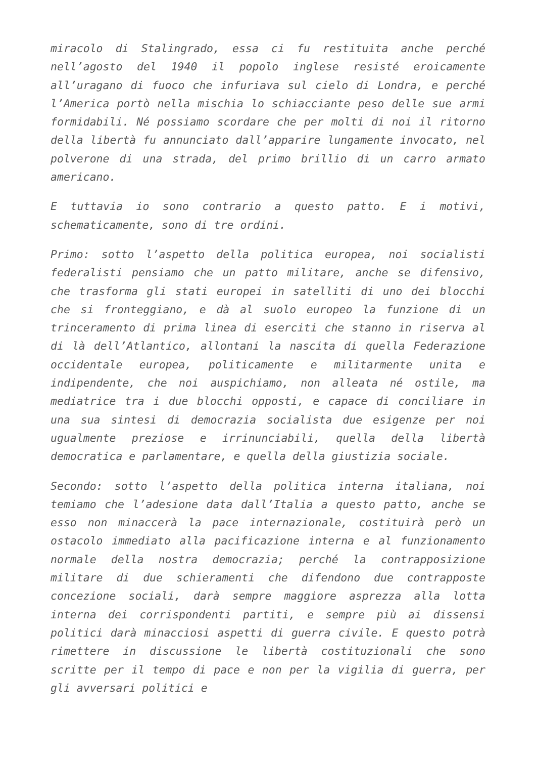miracolo di Stalingrado, essa ci fu restituita anche perché nell’agosto del 1940 il popolo inglese resisté eroicamente all’uragano di fuoco che infuriava sul cielo di Londra, e perché l’America portò nella mischia lo schiacciante peso delle sue armi formidabili. Né possiamo scordare che per molti di noi il ritorno della libertà fu annunciato dall’apparire lungamente invocato, nel polverone di una strada, del primo brillio di un carro armato americano.
E tuttavia io sono contrario a questo patto. E i motivi, schematicamente, sono di tre ordini.
Primo: sotto l’aspetto della politica europea, noi socialisti federalisti pensiamo che un patto militare, anche se difensivo, che trasforma gli stati europei in satelliti di uno dei blocchi che si fronteggiano, e dà al suolo europeo la funzione di un trinceramento di prima linea di eserciti che stanno in riserva al di là dell’Atlantico, allontani la nascita di quella Federazione occidentale europea, politicamente e militarmente unita e indipendente, che noi auspichiamo, non alleata né ostile, ma mediatrice tra i due blocchi opposti, e capace di conciliare in una sua sintesi di democrazia socialista due esigenze per noi ugualmente preziose e irrinunciabili, quella della libertà democratica e parlamentare, e quella della giustizia sociale.
Secondo: sotto l’aspetto della politica interna italiana, noi temiamo che l’adesione data dall’Italia a questo patto, anche se esso non minaccerà la pace internazionale, costituirà però un ostacolo immediato alla pacificazione interna e al funzionamento normale della nostra democrazia; perché la contrapposizione militare di due schieramenti che difendono due contrapposte concezione sociali, darà sempre maggiore asprezza alla lotta interna dei corrispondenti partiti, e sempre più ai dissensi politici darà minacciosi aspetti di guerra civile. E questo potrà rimettere in discussione le libertà costituzionali che sono scritte per il tempo di pace e non per la vigilia di guerra, per gli avversari politici e